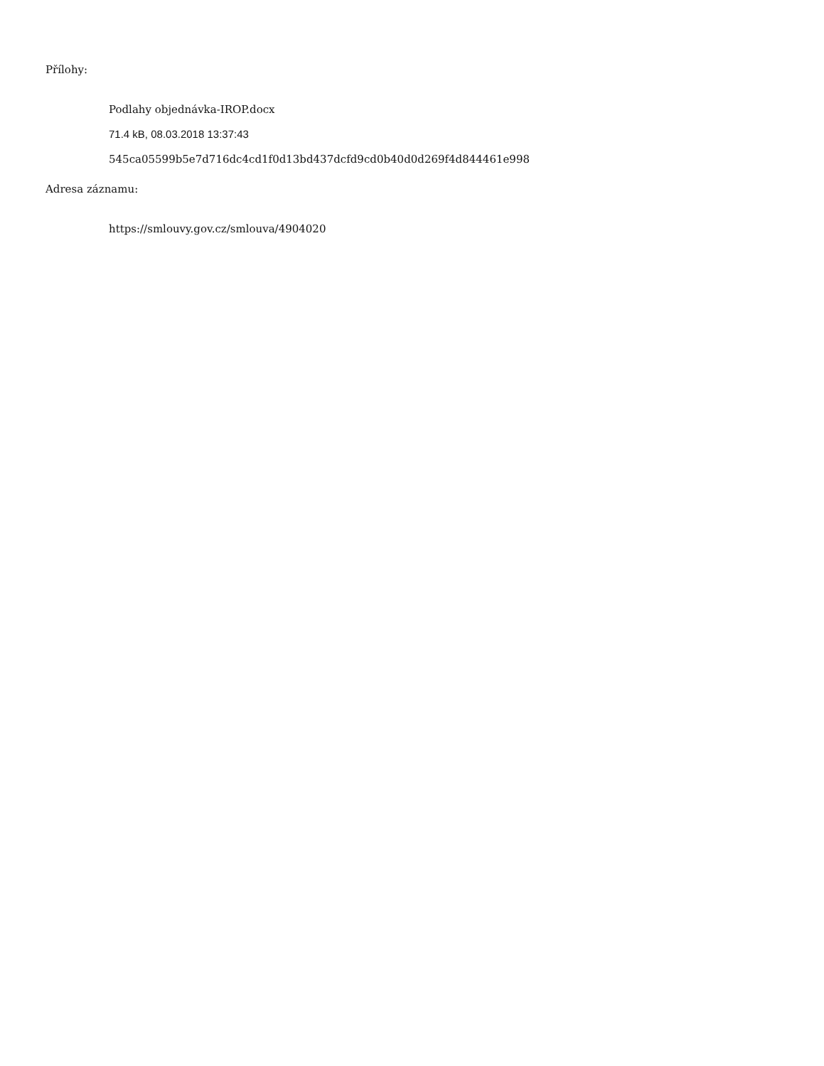Přílohy:
Podlahy objednávka-IROP.docx
71.4 kB, 08.03.2018 13:37:43
545ca05599b5e7d716dc4cd1f0d13bd437dcfd9cd0b40d0d269f4d844461e998
Adresa záznamu:
https://smlouvy.gov.cz/smlouva/4904020